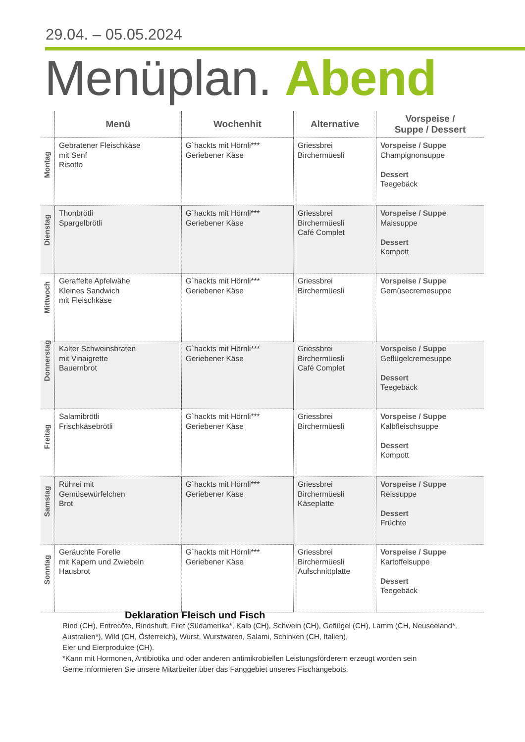29.04. – 05.05.2024
Menüplan. Abend
| | Menü | Wochenhit | Alternative | Vorspeise / Suppe / Dessert |
| --- | --- | --- | --- | --- |
| Montag | Gebratener Fleischkäse mit Senf Risotto | G`hackts mit Hörnli*** Geriebener Käse | Griessbrei Birchermüesli | Vorspeise / Suppe Champignonsuppe Dessert Teegebäck |
| Dienstag | Thonbrötli Spargelbrötli | G`hackts mit Hörnli*** Geriebener Käse | Griessbrei Birchermüesli Café Complet | Vorspeise / Suppe Maissuppe Dessert Kompott |
| Mittwoch | Geraffelte Apfelwähe Kleines Sandwich mit Fleischkäse | G`hackts mit Hörnli*** Geriebener Käse | Griessbrei Birchermüesli | Vorspeise / Suppe Gemüsecremesuppe |
| Donnerstag | Kalter Schweinsbraten mit Vinaigrette Bauernbrot | G`hackts mit Hörnli*** Geriebener Käse | Griessbrei Birchermüesli Café Complet | Vorspeise / Suppe Geflügelcremesuppe Dessert Teegebäck |
| Freitag | Salamibrötli Frischkäsebrötli | G`hackts mit Hörnli*** Geriebener Käse | Griessbrei Birchermüesli | Vorspeise / Suppe Kalbfleischsuppe Dessert Kompott |
| Samstag | Rührei mit Gemüsewürfelchen Brot | G`hackts mit Hörnli*** Geriebener Käse | Griessbrei Birchermüesli Käseplatte | Vorspeise / Suppe Reissuppe Dessert Früchte |
| Sonntag | Geräuchte Forelle mit Kapern und Zwiebeln Hausbrot | G`hackts mit Hörnli*** Geriebener Käse | Griessbrei Birchermüesli Aufschnittplatte | Vorspeise / Suppe Kartoffelsuppe Dessert Teegebäck |
Deklaration Fleisch und Fisch
Rind (CH), Entrecôte, Rindshuft, Filet (Südamerika*, Kalb (CH), Schwein (CH), Geflügel (CH), Lamm (CH, Neuseeland*, Australien*), Wild (CH, Österreich), Wurst, Wurstwaren, Salami, Schinken (CH, Italien),
Eier und Eierprodukte (CH).
*Kann mit Hormonen, Antibiotika und oder anderen antimikrobiellen Leistungsförderern erzeugt worden sein
Gerne informieren Sie unsere Mitarbeiter über das Fanggebiet unseres Fischangebots.